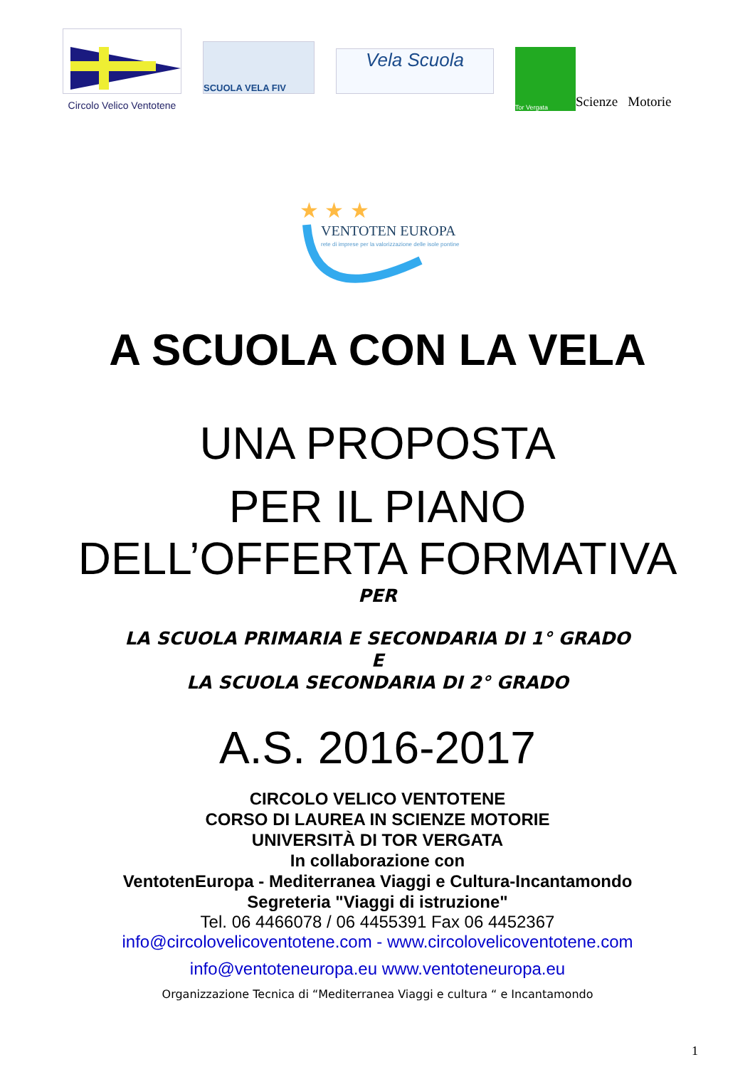Circolo Velico Ventotene
SCUOLA VELA FIV
Vela Scuola
Tor Vergata
Scienze Motorie
VENTOTEN EUROPA
rete di imprese per la valorizzazione delle isole pontine
★ ★ ★
A SCUOLA CON LA VELA
UNA PROPOSTA
PER IL PIANO
DELL’OFFERTA FORMATIVA
PER
LA SCUOLA PRIMARIA E SECONDARIA DI 1° GRADO
E
LA SCUOLA SECONDARIA DI 2° GRADO
A.S. 2016-2017
CIRCOLO VELICO VENTOTENE
CORSO DI LAUREA IN SCIENZE MOTORIE
UNIVERSITÀ DI TOR VERGATA
In collaborazione con
VentotenEuropa - Mediterranea Viaggi e Cultura-Incantamondo
Segreteria "Viaggi di istruzione"
Tel. 06 4466078 / 06 4455391 Fax 06 4452367
info@circolovelicoventotene.com - www.circolovelicoventotene.com
info@ventoteneuropa.eu www.ventoteneuropa.eu
Organizzazione Tecnica di “Mediterranea Viaggi e cultura “ e Incantamondo
1